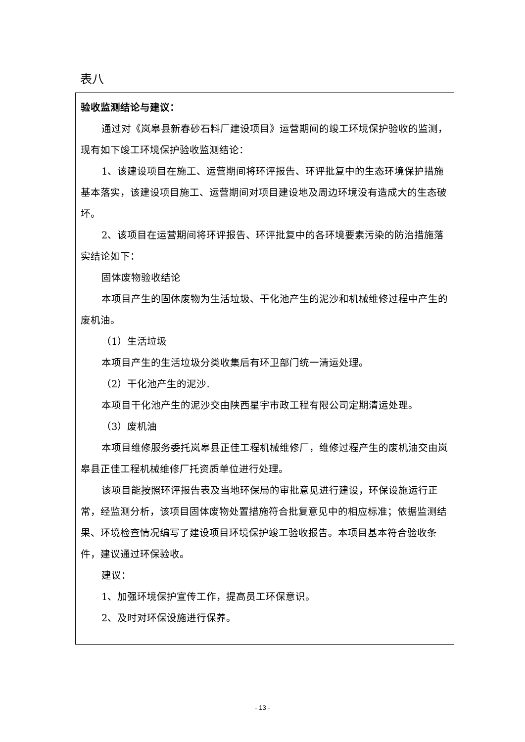表八
| 验收监测结论与建议： 通过对《岚皋县新春砂石料厂建设项目》运营期间的竣工环境保护验收的监测，现有如下竣工环境保护验收监测结论： 1、该建设项目在施工、运营期间将环评报告、环评批复中的生态环境保护措施基本落实，该建设项目施工、运营期间对项目建设地及周边环境没有造成大的生态破坏。 2、该项目在运营期间将环评报告、环评批复中的各环境要素污染的防治措施落实结论如下： 固体废物验收结论 本项目产生的固体废物为生活垃圾、干化池产生的泥沙和机械维修过程中产生的废机油。 （1）生活垃圾 本项目产生的生活垃圾分类收集后有环卫部门统一清运处理。 （2）干化池产生的泥沙. 本项目干化池产生的泥沙交由陕西星宇市政工程有限公司定期清运处理。 （3）废机油 本项目维修服务委托岚皋县正佳工程机械维修厂，维修过程产生的废机油交由岚皋县正佳工程机械维修厂托资质单位进行处理。 该项目能按照环评报告表及当地环保局的审批意见进行建设，环保设施运行正常，经监测分析，该项目固体废物处置措施符合批复意见中的相应标准；依据监测结果、环境检查情况编写了建设项目环境保护竣工验收报告。本项目基本符合验收条件，建议通过环保验收。 建议： 1、加强环境保护宣传工作，提高员工环保意识。 2、及时对环保设施进行保养。 |
- 13 -